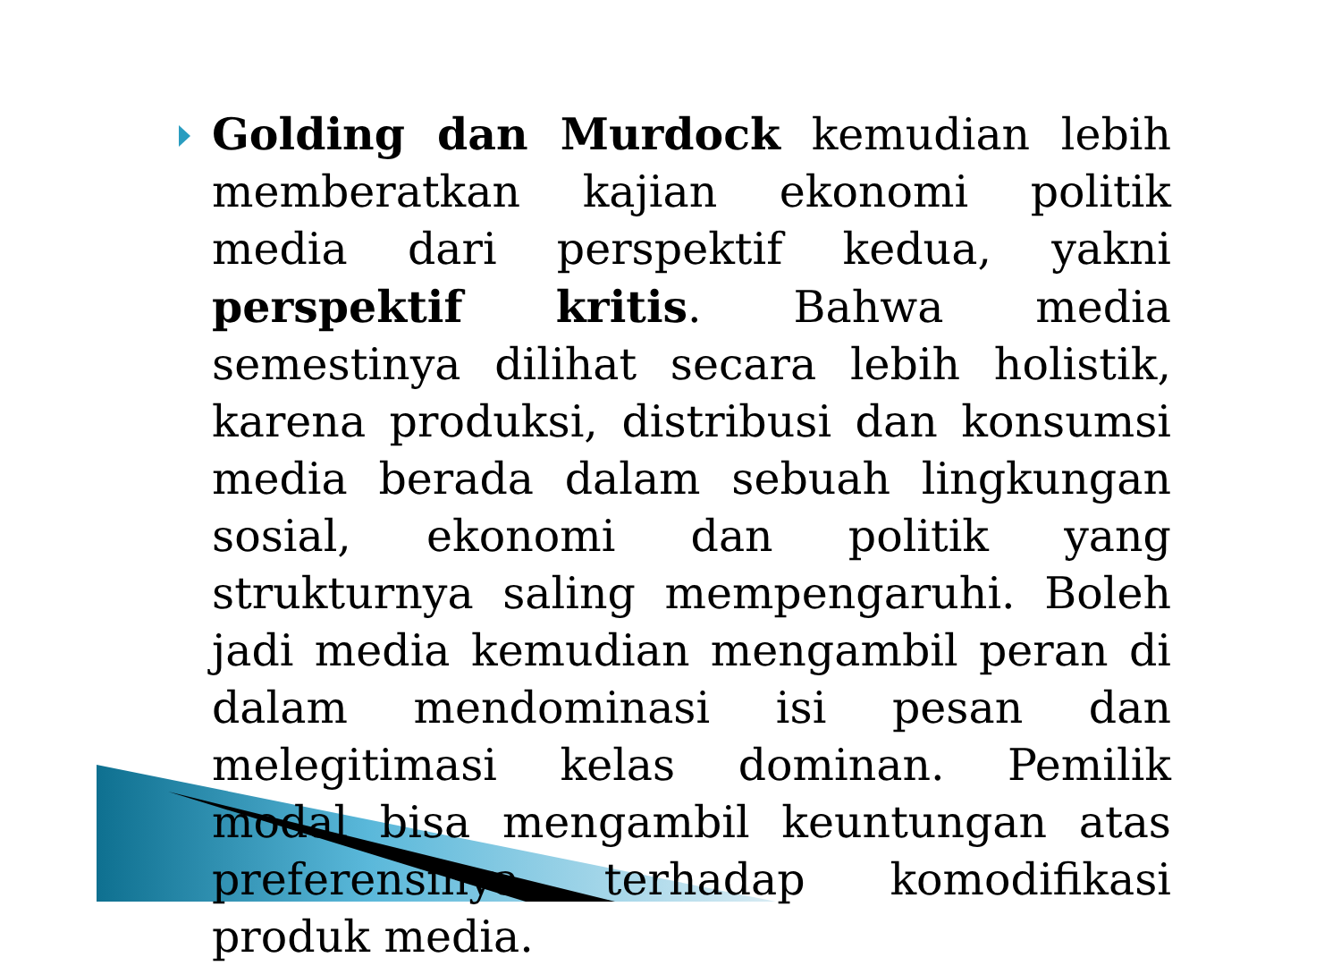Golding dan Murdock kemudian lebih memberatkan kajian ekonomi politik media dari perspektif kedua, yakni perspektif kritis. Bahwa media semestinya dilihat secara lebih holistik, karena produksi, distribusi dan konsumsi media berada dalam sebuah lingkungan sosial, ekonomi dan politik yang strukturnya saling mempengaruhi. Boleh jadi media kemudian mengambil peran di dalam mendominasi isi pesan dan melegitimasi kelas dominan. Pemilik modal bisa mengambil keuntungan atas preferensinya terhadap komodifikasi produk media.